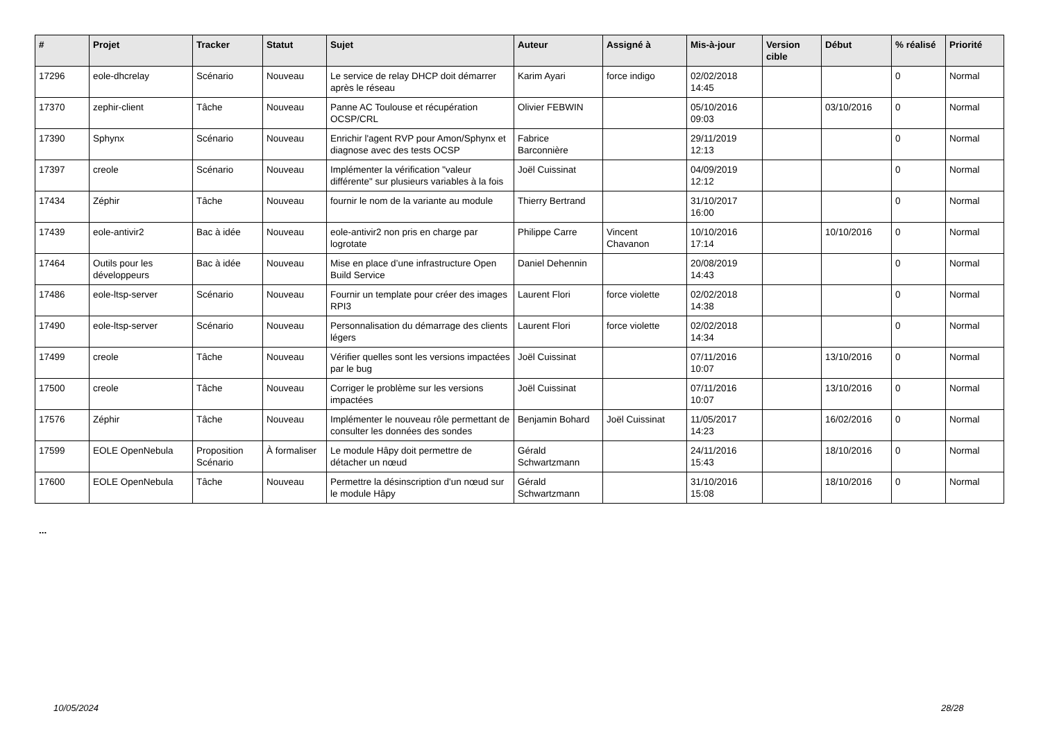| # | Projet | Tracker | Statut | Sujet | Auteur | Assigné à | Mis-à-jour | Version cible | Début | % réalisé | Priorité |
| --- | --- | --- | --- | --- | --- | --- | --- | --- | --- | --- | --- |
| 17296 | eole-dhcrelay | Scénario | Nouveau | Le service de relay DHCP doit démarrer après le réseau | Karim Ayari | force indigo | 02/02/2018 14:45 | | | 0 | Normal |
| 17370 | zephir-client | Tâche | Nouveau | Panne AC Toulouse et récupération OCSP/CRL | Olivier FEBWIN | | 05/10/2016 09:03 | | 03/10/2016 | 0 | Normal |
| 17390 | Sphynx | Scénario | Nouveau | Enrichir l'agent RVP pour Amon/Sphynx et diagnose avec des tests OCSP | Fabrice Barconnière | | 29/11/2019 12:13 | | | 0 | Normal |
| 17397 | creole | Scénario | Nouveau | Implémenter la vérification "valeur différente" sur plusieurs variables à la fois | Joël Cuissinat | | 04/09/2019 12:12 | | | 0 | Normal |
| 17434 | Zéphir | Tâche | Nouveau | fournir le nom de la variante au module | Thierry Bertrand | | 31/10/2017 16:00 | | | 0 | Normal |
| 17439 | eole-antivir2 | Bac à idée | Nouveau | eole-antivir2 non pris en charge par logrotate | Philippe Carre | Vincent Chavanon | 10/10/2016 17:14 | | 10/10/2016 | 0 | Normal |
| 17464 | Outils pour les développeurs | Bac à idée | Nouveau | Mise en place d’une infrastructure Open Build Service | Daniel Dehennin | | 20/08/2019 14:43 | | | 0 | Normal |
| 17486 | eole-ltsp-server | Scénario | Nouveau | Fournir un template pour créer des images RPI3 | Laurent Flori | force violette | 02/02/2018 14:38 | | | 0 | Normal |
| 17490 | eole-ltsp-server | Scénario | Nouveau | Personnalisation du démarrage des clients légers | Laurent Flori | force violette | 02/02/2018 14:34 | | | 0 | Normal |
| 17499 | creole | Tâche | Nouveau | Vérifier quelles sont les versions impactées par le bug | Joël Cuissinat | | 07/11/2016 10:07 | | 13/10/2016 | 0 | Normal |
| 17500 | creole | Tâche | Nouveau | Corriger le problème sur les versions impactées | Joël Cuissinat | | 07/11/2016 10:07 | | 13/10/2016 | 0 | Normal |
| 17576 | Zéphir | Tâche | Nouveau | Implémenter le nouveau rôle permettant de consulter les données des sondes | Benjamin Bohard | Joël Cuissinat | 11/05/2017 14:23 | | 16/02/2016 | 0 | Normal |
| 17599 | EOLE OpenNebula | Proposition Scénario | À formaliser | Le module Hâpy doit permettre de détacher un nœud | Gérald Schwartzmann | | 24/11/2016 15:43 | | 18/10/2016 | 0 | Normal |
| 17600 | EOLE OpenNebula | Tâche | Nouveau | Permettre la désinscription d'un nœud sur le module Hâpy | Gérald Schwartzmann | | 31/10/2016 15:08 | | 18/10/2016 | 0 | Normal |
...
10/05/2024 28/28